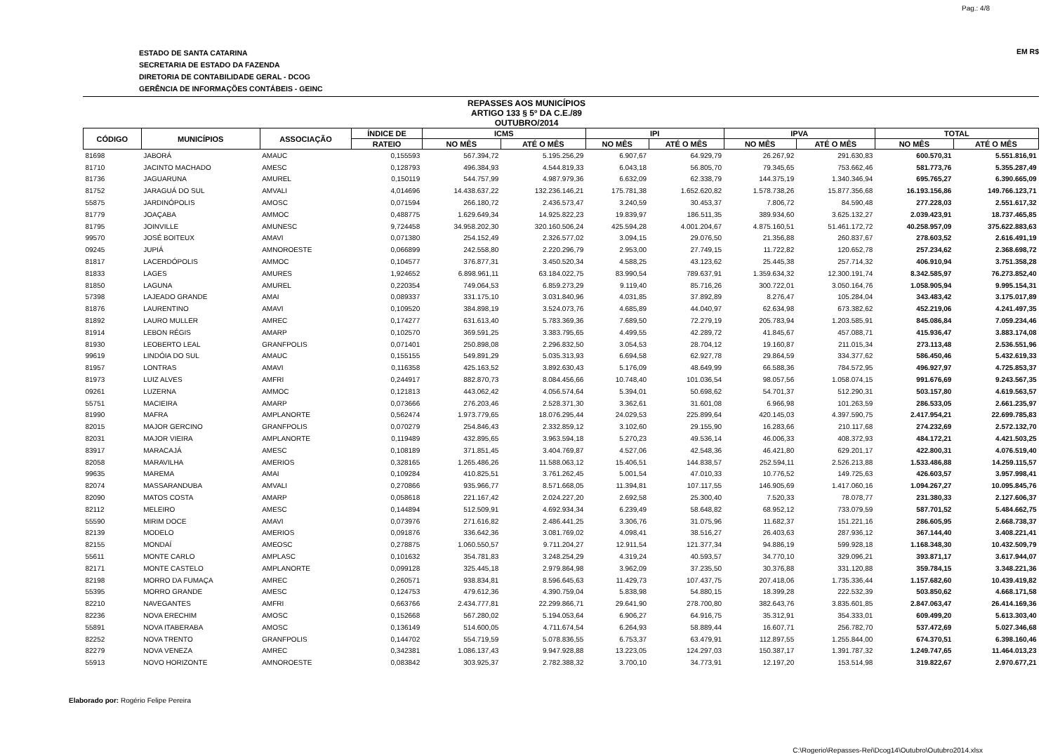Pag.: 4/8
ESTADO DE SANTA CATARINA
SECRETARIA DE ESTADO DA FAZENDA
DIRETORIA DE CONTABILIDADE GERAL - DCOG
GERÊNCIA DE INFORMAÇÕES CONTÁBEIS - GEINC
EM R$
REPASSES AOS MUNICÍPIOS
ARTIGO 133 § 5º DA C.E./89
OUTUBRO/2014
| CÓDIGO | MUNICÍPIOS | ASSOCIAÇÃO | ÍNDICE DE | ICMS | | IPI | | IPVA | | TOTAL | |
| --- | --- | --- | --- | --- | --- | --- | --- | --- | --- | --- | --- |
| | | | RATEIO | NO MÊS | ATÉ O MÊS | NO MÊS | ATÉ O MÊS | NO MÊS | ATÉ O MÊS | NO MÊS | ATÉ O MÊS |
| 81698 | JABORÁ | AMAUC | 0,155593 | 567.394,72 | 5.195.256,29 | 6.907,67 | 64.929,79 | 26.267,92 | 291.630,83 | 600.570,31 | 5.551.816,91 |
| 81710 | JACINTO MACHADO | AMESC | 0,128793 | 496.384,93 | 4.544.819,33 | 6.043,18 | 56.805,70 | 79.345,65 | 753.662,46 | 581.773,76 | 5.355.287,49 |
| 81736 | JAGUARUNA | AMUREL | 0,150119 | 544.757,99 | 4.987.979,36 | 6.632,09 | 62.338,79 | 144.375,19 | 1.340.346,94 | 695.765,27 | 6.390.665,09 |
| 81752 | JARAGUÁ DO SUL | AMVALI | 4,014696 | 14.438.637,22 | 132.236.146,21 | 175.781,38 | 1.652.620,82 | 1.578.738,26 | 15.877.356,68 | 16.193.156,86 | 149.766.123,71 |
| 55875 | JARDINÓPOLIS | AMOSC | 0,071594 | 266.180,72 | 2.436.573,47 | 3.240,59 | 30.453,37 | 7.806,72 | 84.590,48 | 277.228,03 | 2.551.617,32 |
| 81779 | JOAÇABA | AMMOC | 0,488775 | 1.629.649,34 | 14.925.822,23 | 19.839,97 | 186.511,35 | 389.934,60 | 3.625.132,27 | 2.039.423,91 | 18.737.465,85 |
| 81795 | JOINVILLE | AMUNESC | 9,724458 | 34.958.202,30 | 320.160.506,24 | 425.594,28 | 4.001.204,67 | 4.875.160,51 | 51.461.172,72 | 40.258.957,09 | 375.622.883,63 |
| 99570 | JOSÉ BOITEUX | AMAVI | 0,071380 | 254.152,49 | 2.326.577,02 | 3.094,15 | 29.076,50 | 21.356,88 | 260.837,67 | 278.603,52 | 2.616.491,19 |
| 09245 | JUPIÁ | AMNOROESTE | 0,066899 | 242.558,80 | 2.220.296,79 | 2.953,00 | 27.749,15 | 11.722,82 | 120.652,78 | 257.234,62 | 2.368.698,72 |
| 81817 | LACERDÓPOLIS | AMMOC | 0,104577 | 376.877,31 | 3.450.520,34 | 4.588,25 | 43.123,62 | 25.445,38 | 257.714,32 | 406.910,94 | 3.751.358,28 |
| 81833 | LAGES | AMURES | 1,924652 | 6.898.961,11 | 63.184.022,75 | 83.990,54 | 789.637,91 | 1.359.634,32 | 12.300.191,74 | 8.342.585,97 | 76.273.852,40 |
| 81850 | LAGUNA | AMUREL | 0,220354 | 749.064,53 | 6.859.273,29 | 9.119,40 | 85.716,26 | 300.722,01 | 3.050.164,76 | 1.058.905,94 | 9.995.154,31 |
| 57398 | LAJEADO GRANDE | AMAI | 0,089337 | 331.175,10 | 3.031.840,96 | 4.031,85 | 37.892,89 | 8.276,47 | 105.284,04 | 343.483,42 | 3.175.017,89 |
| 81876 | LAURENTINO | AMAVI | 0,109520 | 384.898,19 | 3.524.073,76 | 4.685,89 | 44.040,97 | 62.634,98 | 673.382,62 | 452.219,06 | 4.241.497,35 |
| 81892 | LAURO MULLER | AMREC | 0,174277 | 631.613,40 | 5.783.369,36 | 7.689,50 | 72.279,19 | 205.783,94 | 1.203.585,91 | 845.086,84 | 7.059.234,46 |
| 81914 | LEBON RÉGIS | AMARP | 0,102570 | 369.591,25 | 3.383.795,65 | 4.499,55 | 42.289,72 | 41.845,67 | 457.088,71 | 415.936,47 | 3.883.174,08 |
| 81930 | LEOBERTO LEAL | GRANFPOLIS | 0,071401 | 250.898,08 | 2.296.832,50 | 3.054,53 | 28.704,12 | 19.160,87 | 211.015,34 | 273.113,48 | 2.536.551,96 |
| 99619 | LINDÓIA DO SUL | AMAUC | 0,155155 | 549.891,29 | 5.035.313,93 | 6.694,58 | 62.927,78 | 29.864,59 | 334.377,62 | 586.450,46 | 5.432.619,33 |
| 81957 | LONTRAS | AMAVI | 0,116358 | 425.163,52 | 3.892.630,43 | 5.176,09 | 48.649,99 | 66.588,36 | 784.572,95 | 496.927,97 | 4.725.853,37 |
| 81973 | LUIZ ALVES | AMFRI | 0,244917 | 882.870,73 | 8.084.456,66 | 10.748,40 | 101.036,54 | 98.057,56 | 1.058.074,15 | 991.676,69 | 9.243.567,35 |
| 09261 | LUZERNA | AMMOC | 0,121813 | 443.062,42 | 4.056.574,64 | 5.394,01 | 50.698,62 | 54.701,37 | 512.290,31 | 503.157,80 | 4.619.563,57 |
| 55751 | MACIEIRA | AMARP | 0,073666 | 276.203,46 | 2.528.371,30 | 3.362,61 | 31.601,08 | 6.966,98 | 101.263,59 | 286.533,05 | 2.661.235,97 |
| 81990 | MAFRA | AMPLANORTE | 0,562474 | 1.973.779,65 | 18.076.295,44 | 24.029,53 | 225.899,64 | 420.145,03 | 4.397.590,75 | 2.417.954,21 | 22.699.785,83 |
| 82015 | MAJOR GERCINO | GRANFPOLIS | 0,070279 | 254.846,43 | 2.332.859,12 | 3.102,60 | 29.155,90 | 16.283,66 | 210.117,68 | 274.232,69 | 2.572.132,70 |
| 82031 | MAJOR VIEIRA | AMPLANORTE | 0,119489 | 432.895,65 | 3.963.594,18 | 5.270,23 | 49.536,14 | 46.006,33 | 408.372,93 | 484.172,21 | 4.421.503,25 |
| 83917 | MARACAJÁ | AMESC | 0,108189 | 371.851,45 | 3.404.769,87 | 4.527,06 | 42.548,36 | 46.421,80 | 629.201,17 | 422.800,31 | 4.076.519,40 |
| 82058 | MARAVILHA | AMERIOS | 0,328165 | 1.265.486,26 | 11.588.063,12 | 15.406,51 | 144.838,57 | 252.594,11 | 2.526.213,88 | 1.533.486,88 | 14.259.115,57 |
| 99635 | MAREMA | AMAI | 0,109284 | 410.825,51 | 3.761.262,45 | 5.001,54 | 47.010,33 | 10.776,52 | 149.725,63 | 426.603,57 | 3.957.998,41 |
| 82074 | MASSARANDUBA | AMVALI | 0,270866 | 935.966,77 | 8.571.668,05 | 11.394,81 | 107.117,55 | 146.905,69 | 1.417.060,16 | 1.094.267,27 | 10.095.845,76 |
| 82090 | MATOS COSTA | AMARP | 0,058618 | 221.167,42 | 2.024.227,20 | 2.692,58 | 25.300,40 | 7.520,33 | 78.078,77 | 231.380,33 | 2.127.606,37 |
| 82112 | MELEIRO | AMESC | 0,144894 | 512.509,91 | 4.692.934,34 | 6.239,49 | 58.648,82 | 68.952,12 | 733.079,59 | 587.701,52 | 5.484.662,75 |
| 55590 | MIRIM DOCE | AMAVI | 0,073976 | 271.616,82 | 2.486.441,25 | 3.306,76 | 31.075,96 | 11.682,37 | 151.221,16 | 286.605,95 | 2.668.738,37 |
| 82139 | MODELO | AMERIOS | 0,091876 | 336.642,36 | 3.081.769,02 | 4.098,41 | 38.516,27 | 26.403,63 | 287.936,12 | 367.144,40 | 3.408.221,41 |
| 82155 | MONDAÍ | AMEOSC | 0,278875 | 1.060.550,57 | 9.711.204,27 | 12.911,54 | 121.377,34 | 94.886,19 | 599.928,18 | 1.168.348,30 | 10.432.509,79 |
| 55611 | MONTE CARLO | AMPLASC | 0,101632 | 354.781,83 | 3.248.254,29 | 4.319,24 | 40.593,57 | 34.770,10 | 329.096,21 | 393.871,17 | 3.617.944,07 |
| 82171 | MONTE CASTELO | AMPLANORTE | 0,099128 | 325.445,18 | 2.979.864,98 | 3.962,09 | 37.235,50 | 30.376,88 | 331.120,88 | 359.784,15 | 3.348.221,36 |
| 82198 | MORRO DA FUMAÇA | AMREC | 0,260571 | 938.834,81 | 8.596.645,63 | 11.429,73 | 107.437,75 | 207.418,06 | 1.735.336,44 | 1.157.682,60 | 10.439.419,82 |
| 55395 | MORRO GRANDE | AMESC | 0,124753 | 479.612,36 | 4.390.759,04 | 5.838,98 | 54.880,15 | 18.399,28 | 222.532,39 | 503.850,62 | 4.668.171,58 |
| 82210 | NAVEGANTES | AMFRI | 0,663766 | 2.434.777,81 | 22.299.866,71 | 29.641,90 | 278.700,80 | 382.643,76 | 3.835.601,85 | 2.847.063,47 | 26.414.169,36 |
| 82236 | NOVA ERECHIM | AMOSC | 0,152668 | 567.280,02 | 5.194.053,64 | 6.906,27 | 64.916,75 | 35.312,91 | 354.333,01 | 609.499,20 | 5.613.303,40 |
| 55891 | NOVA ITABERABA | AMOSC | 0,136149 | 514.600,05 | 4.711.674,54 | 6.264,93 | 58.889,44 | 16.607,71 | 256.782,70 | 537.472,69 | 5.027.346,68 |
| 82252 | NOVA TRENTO | GRANFPOLIS | 0,144702 | 554.719,59 | 5.078.836,55 | 6.753,37 | 63.479,91 | 112.897,55 | 1.255.844,00 | 674.370,51 | 6.398.160,46 |
| 82279 | NOVA VENEZA | AMREC | 0,342381 | 1.086.137,43 | 9.947.928,88 | 13.223,05 | 124.297,03 | 150.387,17 | 1.391.787,32 | 1.249.747,65 | 11.464.013,23 |
| 55913 | NOVO HORIZONTE | AMNOROESTE | 0,083842 | 303.925,37 | 2.782.388,32 | 3.700,10 | 34.773,91 | 12.197,20 | 153.514,98 | 319.822,67 | 2.970.677,21 |
Elaborado por: Rogério Felipe Pereira
C:\Rogerio\Repasses-Rei\Dcog14\Outubro\Outubro2014.xlsx